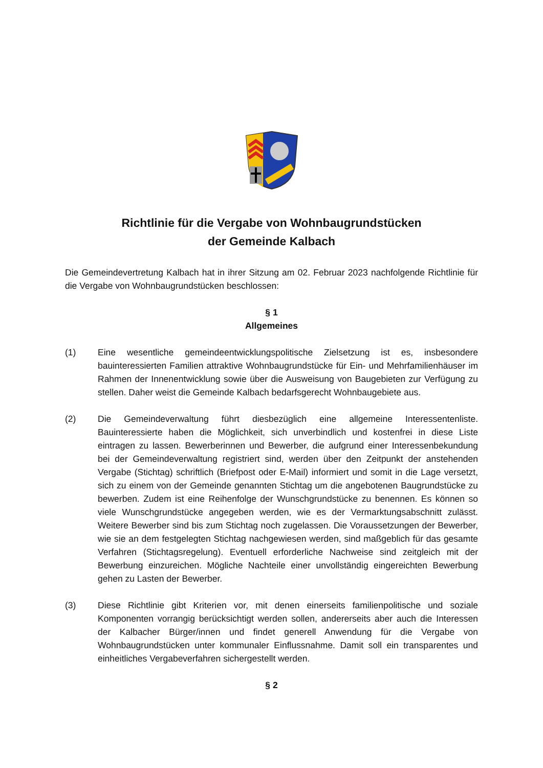Richtlinie für die Vergabe von Wohnbaugrundstücken
der Gemeinde Kalbach
Die Gemeindevertretung Kalbach hat in ihrer Sitzung am 02. Februar 2023 nachfolgende Richtlinie für die Vergabe von Wohnbaugrundstücken beschlossen:
§ 1
Allgemeines
(1) Eine wesentliche gemeindeentwicklungspolitische Zielsetzung ist es, insbesondere bauinteressierten Familien attraktive Wohnbaugrundstücke für Ein- und Mehrfamilienhäuser im Rahmen der Innenentwicklung sowie über die Ausweisung von Baugebieten zur Verfügung zu stellen. Daher weist die Gemeinde Kalbach bedarfsgerecht Wohnbaugebiete aus.
(2) Die Gemeindeverwaltung führt diesbezüglich eine allgemeine Interessentenliste. Bauinteressierte haben die Möglichkeit, sich unverbindlich und kostenfrei in diese Liste eintragen zu lassen. Bewerberinnen und Bewerber, die aufgrund einer Interessenbekundung bei der Gemeindeverwaltung registriert sind, werden über den Zeitpunkt der anstehenden Vergabe (Stichtag) schriftlich (Briefpost oder E-Mail) informiert und somit in die Lage versetzt, sich zu einem von der Gemeinde genannten Stichtag um die angebotenen Baugrundstücke zu bewerben. Zudem ist eine Reihenfolge der Wunschgrundstücke zu benennen. Es können so viele Wunschgrundstücke angegeben werden, wie es der Vermarktungsabschnitt zulässt. Weitere Bewerber sind bis zum Stichtag noch zugelassen. Die Voraussetzungen der Bewerber, wie sie an dem festgelegten Stichtag nachgewiesen werden, sind maßgeblich für das gesamte Verfahren (Stichtagsregelung). Eventuell erforderliche Nachweise sind zeitgleich mit der Bewerbung einzureichen. Mögliche Nachteile einer unvollständig eingereichten Bewerbung gehen zu Lasten der Bewerber.
(3) Diese Richtlinie gibt Kriterien vor, mit denen einerseits familienpolitische und soziale Komponenten vorrangig berücksichtigt werden sollen, andererseits aber auch die Interessen der Kalbacher Bürger/innen und findet generell Anwendung für die Vergabe von Wohnbaugrundstücken unter kommunaler Einflussnahme. Damit soll ein transparentes und einheitliches Vergabeverfahren sichergestellt werden.
§ 2